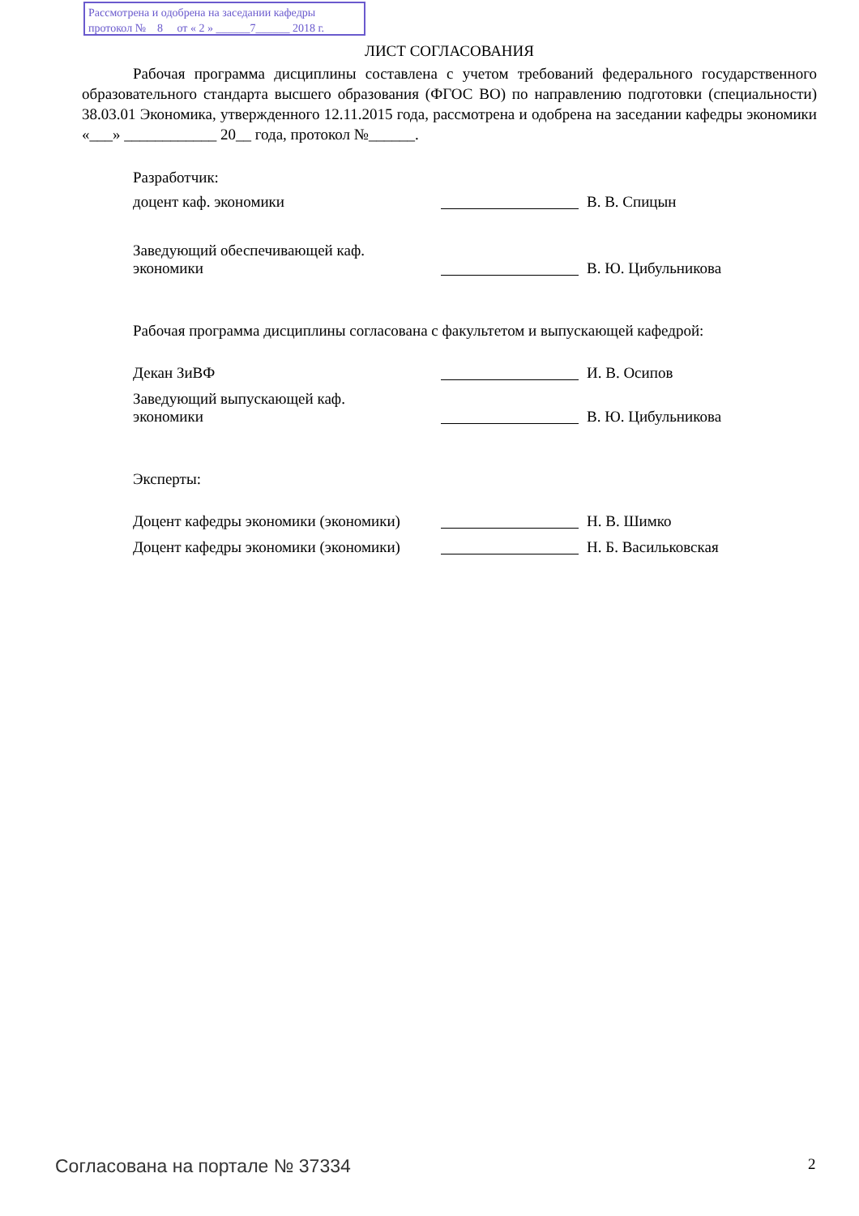Рассмотрена и одобрена на заседании кафедры
протокол № 8 от « 2 » ______7______ 2018 г.
ЛИСТ СОГЛАСОВАНИЯ
Рабочая программа дисциплины составлена с учетом требований федерального государственного образовательного стандарта высшего образования (ФГОС ВО) по направлению подготовки (специальности) 38.03.01 Экономика, утвержденного 12.11.2015 года, рассмотрена и одобрена на заседании кафедры экономики «___» ____________ 20__ года, протокол №______.
Разработчик:
доцент каф. экономики В. В. Спицын
Заведующий обеспечивающей каф.
экономики
В. Ю. Цибульникова
Рабочая программа дисциплины согласована с факультетом и выпускающей кафедрой:
Декан ЗиВФ И. В. Осипов
Заведующий выпускающей каф.
экономики
В. Ю. Цибульникова
Эксперты:
Доцент кафедры экономики (экономики)
Н. В. Шимко
Доцент кафедры экономики (экономики)
Н. Б. Васильковская
Согласована на портале № 37334 2